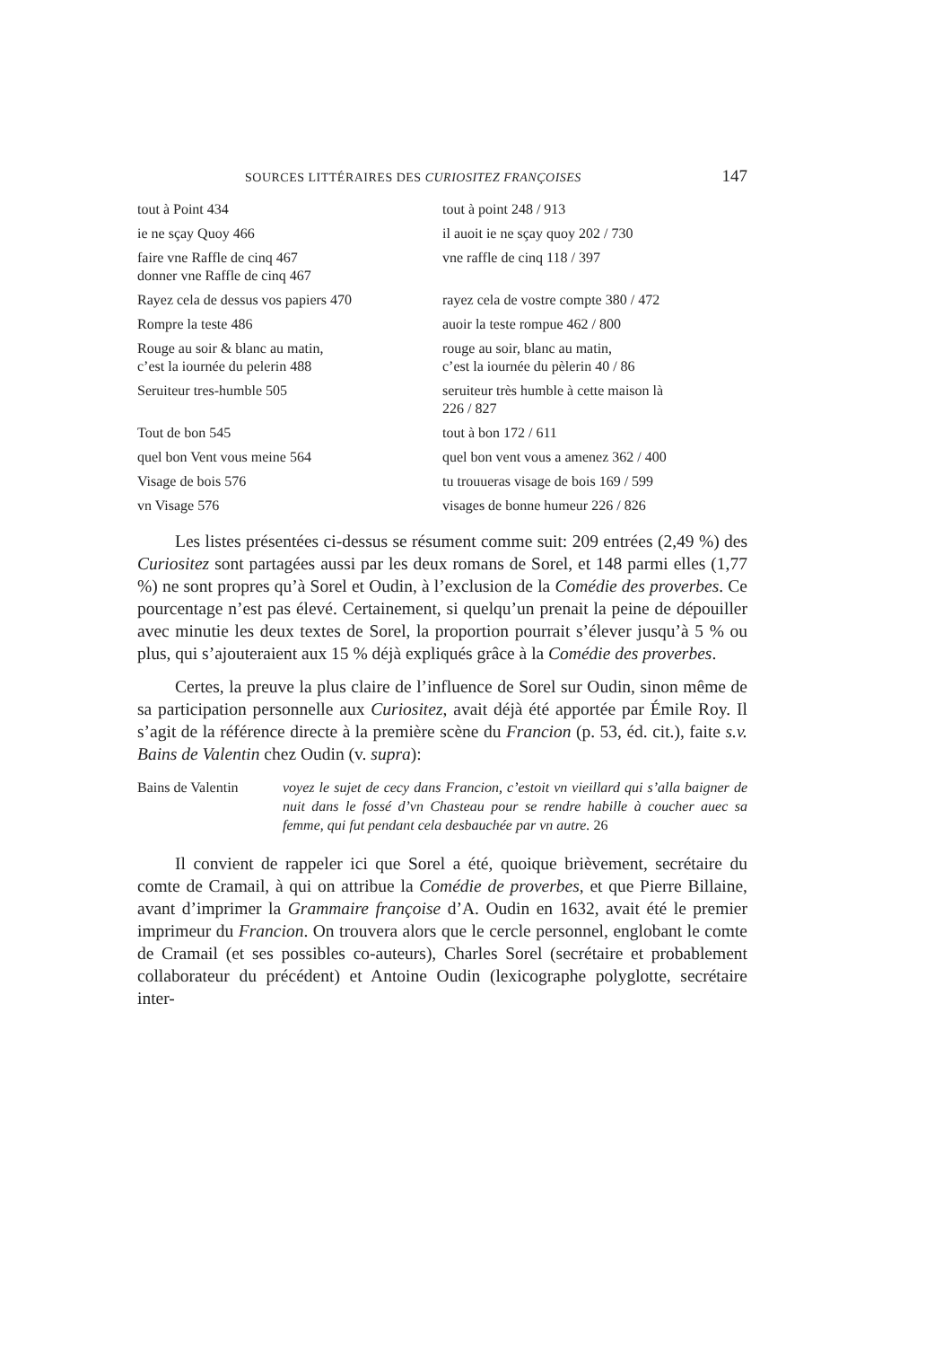SOURCES LITTÉRAIRES DES CURIOSITEZ FRANÇOISES 147
| tout à Point 434 | tout à point 248 / 913 |
| ie ne sçay Quoy 466 | il auoit ie ne sçay quoy 202 / 730 |
| faire vne Raffle de cinq 467 donner vne Raffle de cinq 467 | vne raffle de cinq 118 / 397 |
| Rayez cela de dessus vos papiers 470 | rayez cela de vostre compte 380 / 472 |
| Rompre la teste 486 | auoir la teste rompue 462 / 800 |
| Rouge au soir & blanc au matin, c’est la iournée du pelerin 488 | rouge au soir, blanc au matin, c’est la iournée du pèlerin 40 / 86 |
| Seruiteur tres-humble 505 | seruiteur très humble à cette maison là 226 / 827 |
| Tout de bon 545 | tout à bon 172 / 611 |
| quel bon Vent vous meine 564 | quel bon vent vous a amenez 362 / 400 |
| Visage de bois 576 | tu trouueras visage de bois 169 / 599 |
| vn Visage 576 | visages de bonne humeur 226 / 826 |
Les listes présentées ci-dessus se résument comme suit: 209 entrées (2,49 %) des Curiositez sont partagées aussi par les deux romans de Sorel, et 148 parmi elles (1,77 %) ne sont propres qu’à Sorel et Oudin, à l’exclusion de la Comédie des proverbes. Ce pourcentage n’est pas élevé. Certainement, si quelqu’un prenait la peine de dépouiller avec minutie les deux textes de Sorel, la proportion pourrait s’élever jusqu’à 5 % ou plus, qui s’ajouteraient aux 15 % déjà expliqués grâce à la Comédie des proverbes.
Certes, la preuve la plus claire de l’influence de Sorel sur Oudin, sinon même de sa participation personnelle aux Curiositez, avait déjà été apportée par Émile Roy. Il s’agit de la référence directe à la première scène du Francion (p. 53, éd. cit.), faite s.v. Bains de Valentin chez Oudin (v. supra):
Bains de Valentin
voyez le sujet de cecy dans Francion, c’estoit vn vieillard qui s’alla baigner de nuit dans le fossé d’vn Chasteau pour se rendre habille à coucher auec sa femme, qui fut pendant cela desbauchée par vn autre. 26
Il convient de rappeler ici que Sorel a été, quoique brièvement, secrétaire du comte de Cramail, à qui on attribue la Comédie de proverbes, et que Pierre Billaine, avant d’imprimer la Grammaire françoise d’A. Oudin en 1632, avait été le premier imprimeur du Francion. On trouvera alors que le cercle personnel, englobant le comte de Cramail (et ses possibles co-auteurs), Charles Sorel (secrétaire et probablement collaborateur du précédent) et Antoine Oudin (lexicographe polyglotte, secrétaire inter-